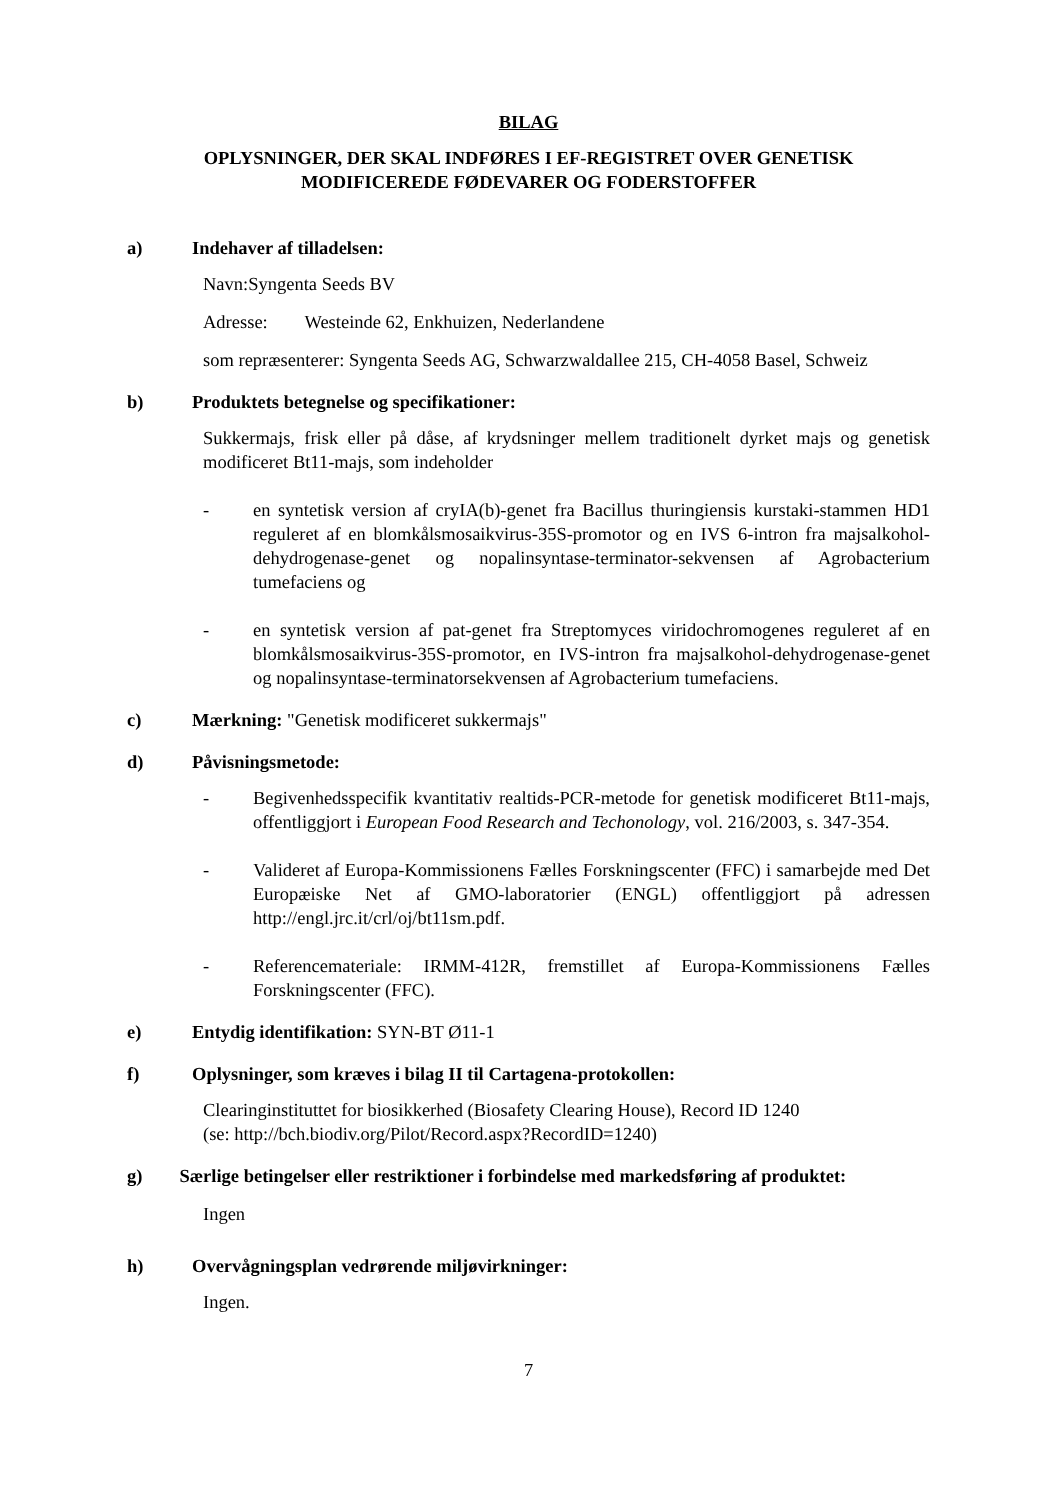BILAG
OPLYSNINGER, DER SKAL INDFØRES I EF-REGISTRET OVER GENETISK
MODIFICEREDE FØDEVARER OG FODERSTOFFER
a) Indehaver af tilladelsen:
Navn:Syngenta Seeds BV
Adresse: Westeinde 62, Enkhuizen, Nederlandene
som repræsenterer: Syngenta Seeds AG, Schwarzwaldallee 215, CH-4058 Basel, Schweiz
b) Produktets betegnelse og specifikationer:
Sukkermajs, frisk eller på dåse, af krydsninger mellem traditionelt dyrket majs og genetisk modificeret Bt11-majs, som indeholder
- en syntetisk version af cryIA(b)-genet fra Bacillus thuringiensis kurstaki-stammen HD1 reguleret af en blomkålsmosaikvirus-35S-promotor og en IVS 6-intron fra majsalkohol-dehydrogenase-genet og nopalinsyntase-terminator-sekvensen af Agrobacterium tumefaciens og
- en syntetisk version af pat-genet fra Streptomyces viridochromogenes reguleret af en blomkålsmosaikvirus-35S-promotor, en IVS-intron fra majsalkohol-dehydrogenase-genet og nopalinsyntase-terminatorsekvensen af Agrobacterium tumefaciens.
c) Mærkning: "Genetisk modificeret sukkermajs"
d) Påvisningsmetode:
- Begivenhedsspecifik kvantitativ realtids-PCR-metode for genetisk modificeret Bt11-majs, offentliggjort i European Food Research and Techonology, vol. 216/2003, s. 347-354.
- Valideret af Europa-Kommissionens Fælles Forskningscenter (FFC) i samarbejde med Det Europæiske Net af GMO-laboratorier (ENGL) offentliggjort på adressen http://engl.jrc.it/crl/oj/bt11sm.pdf.
- Referencemateriale: IRMM-412R, fremstillet af Europa-Kommissionens Fælles Forskningscenter (FFC).
e) Entydig identifikation: SYN-BT Ø11-1
f) Oplysninger, som kræves i bilag II til Cartagena-protokollen:
Clearinginstituttet for biosikkerhed (Biosafety Clearing House), Record ID 1240
(se: http://bch.biodiv.org/Pilot/Record.aspx?RecordID=1240)
g) Særlige betingelser eller restriktioner i forbindelse med markedsføring af produktet:
Ingen
h) Overvågningsplan vedrørende miljøvirkninger:
Ingen.
7